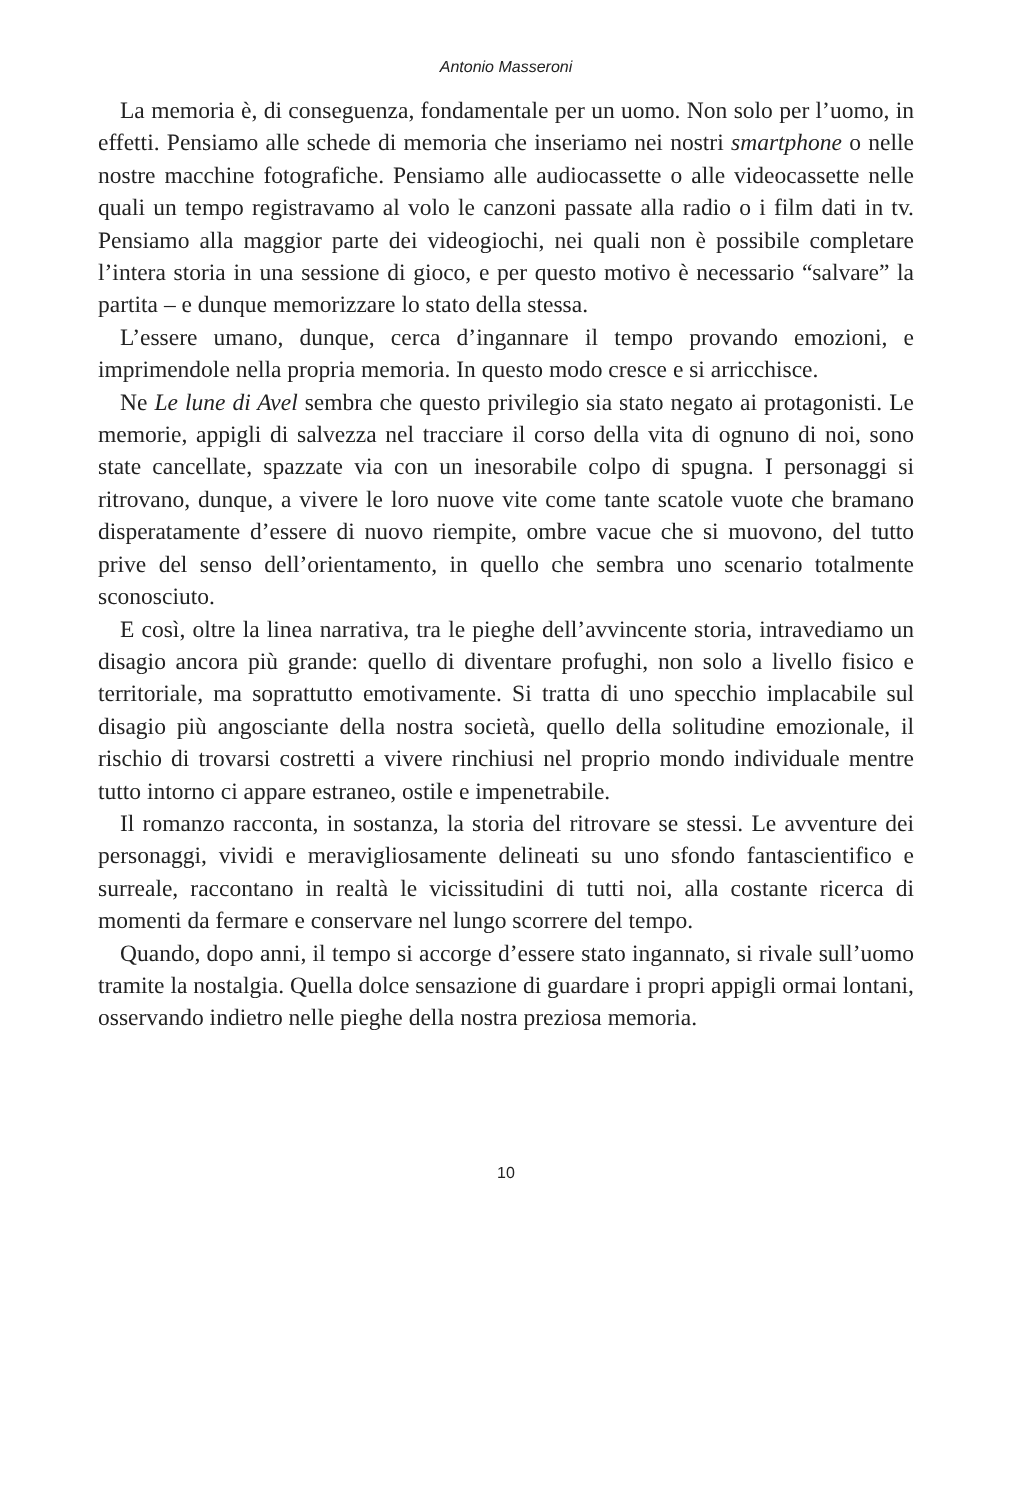Antonio Masseroni
La memoria è, di conseguenza, fondamentale per un uomo. Non solo per l’uomo, in effetti. Pensiamo alle schede di memoria che inseriamo nei nostri smartphone o nelle nostre macchine fotografiche. Pensiamo alle audiocassette o alle videocassette nelle quali un tempo registravamo al volo le canzoni passate alla radio o i film dati in tv. Pensiamo alla maggior parte dei videogiochi, nei quali non è possibile completare l’intera storia in una sessione di gioco, e per questo motivo è necessario “salvare” la partita – e dunque memorizzare lo stato della stessa.
L’essere umano, dunque, cerca d’ingannare il tempo provando emozioni, e imprimendole nella propria memoria. In questo modo cresce e si arricchisce.
Ne Le lune di Avel sembra che questo privilegio sia stato negato ai protagonisti. Le memorie, appigli di salvezza nel tracciare il corso della vita di ognuno di noi, sono state cancellate, spazzate via con un inesorabile colpo di spugna. I personaggi si ritrovano, dunque, a vivere le loro nuove vite come tante scatole vuote che bramano disperatamente d’essere di nuovo riempite, ombre vacue che si muovono, del tutto prive del senso dell’orientamento, in quello che sembra uno scenario totalmente sconosciuto.
E così, oltre la linea narrativa, tra le pieghe dell’avvincente storia, intravediamo un disagio ancora più grande: quello di diventare profughi, non solo a livello fisico e territoriale, ma soprattutto emotivamente. Si tratta di uno specchio implacabile sul disagio più angosciante della nostra società, quello della solitudine emozionale, il rischio di trovarsi costretti a vivere rinchiusi nel proprio mondo individuale mentre tutto intorno ci appare estraneo, ostile e impenetrabile.
Il romanzo racconta, in sostanza, la storia del ritrovare se stessi. Le avventure dei personaggi, vividi e meravigliosamente delineati su uno sfondo fantascientifico e surreale, raccontano in realtà le vicissitudini di tutti noi, alla costante ricerca di momenti da fermare e conservare nel lungo scorrere del tempo.
Quando, dopo anni, il tempo si accorge d’essere stato ingannato, si rivale sull’uomo tramite la nostalgia. Quella dolce sensazione di guardare i propri appigli ormai lontani, osservando indietro nelle pieghe della nostra preziosa memoria.
10